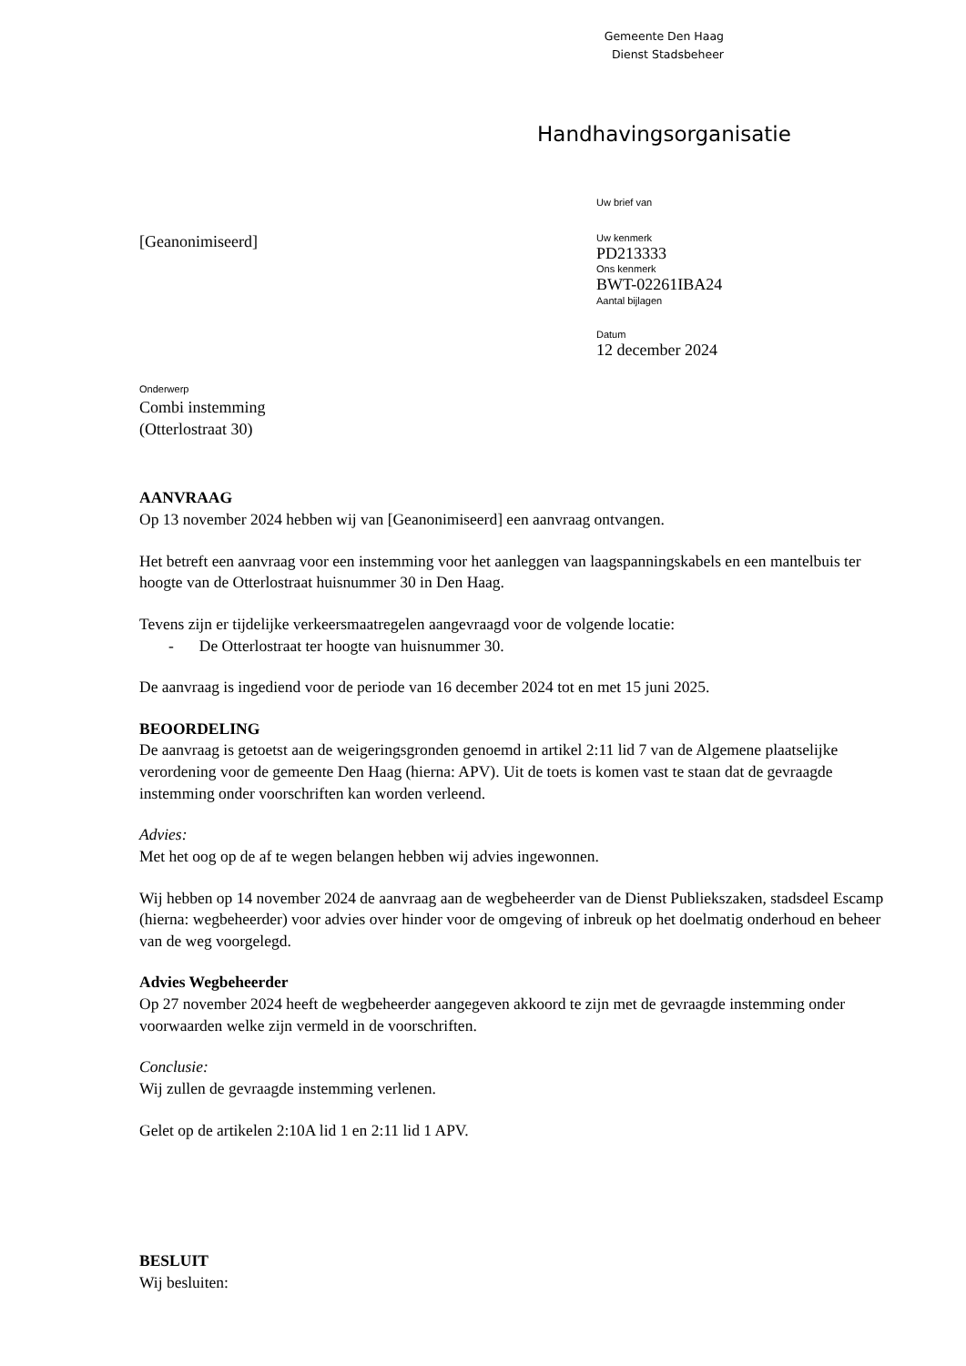Gemeente Den Haag
Dienst Stadsbeheer
Handhavingsorganisatie
Uw brief van
Uw kenmerk
PD213333
Ons kenmerk
BWT-02261IBA24
Aantal bijlagen
Datum
12 december 2024
[Geanonimiseerd]
Onderwerp
Combi instemming
(Otterlostraat 30)
AANVRAAG
Op 13 november 2024 hebben wij van [Geanonimiseerd] een aanvraag ontvangen.
Het betreft een aanvraag voor een instemming voor het aanleggen van laagspanningskabels en een mantelbuis ter hoogte van de Otterlostraat huisnummer 30 in Den Haag.
Tevens zijn er tijdelijke verkeersmaatregelen aangevraagd voor de volgende locatie:
- De Otterlostraat ter hoogte van huisnummer 30.
De aanvraag is ingediend voor de periode van 16 december 2024 tot en met 15 juni 2025.
BEOORDELING
De aanvraag is getoetst aan de weigeringsgronden genoemd in artikel 2:11 lid 7 van de Algemene plaatselijke verordening voor de gemeente Den Haag (hierna: APV). Uit de toets is komen vast te staan dat de gevraagde instemming onder voorschriften kan worden verleend.
Advies:
Met het oog op de af te wegen belangen hebben wij advies ingewonnen.
Wij hebben op 14 november 2024 de aanvraag aan de wegbeheerder van de Dienst Publiekszaken, stadsdeel Escamp (hierna: wegbeheerder) voor advies over hinder voor de omgeving of inbreuk op het doelmatig onderhoud en beheer van de weg voorgelegd.
Advies Wegbeheerder
Op 27 november 2024 heeft de wegbeheerder aangegeven akkoord te zijn met de gevraagde instemming onder voorwaarden welke zijn vermeld in de voorschriften.
Conclusie:
Wij zullen de gevraagde instemming verlenen.
Gelet op de artikelen 2:10A lid 1 en 2:11 lid 1 APV.
BESLUIT
Wij besluiten: